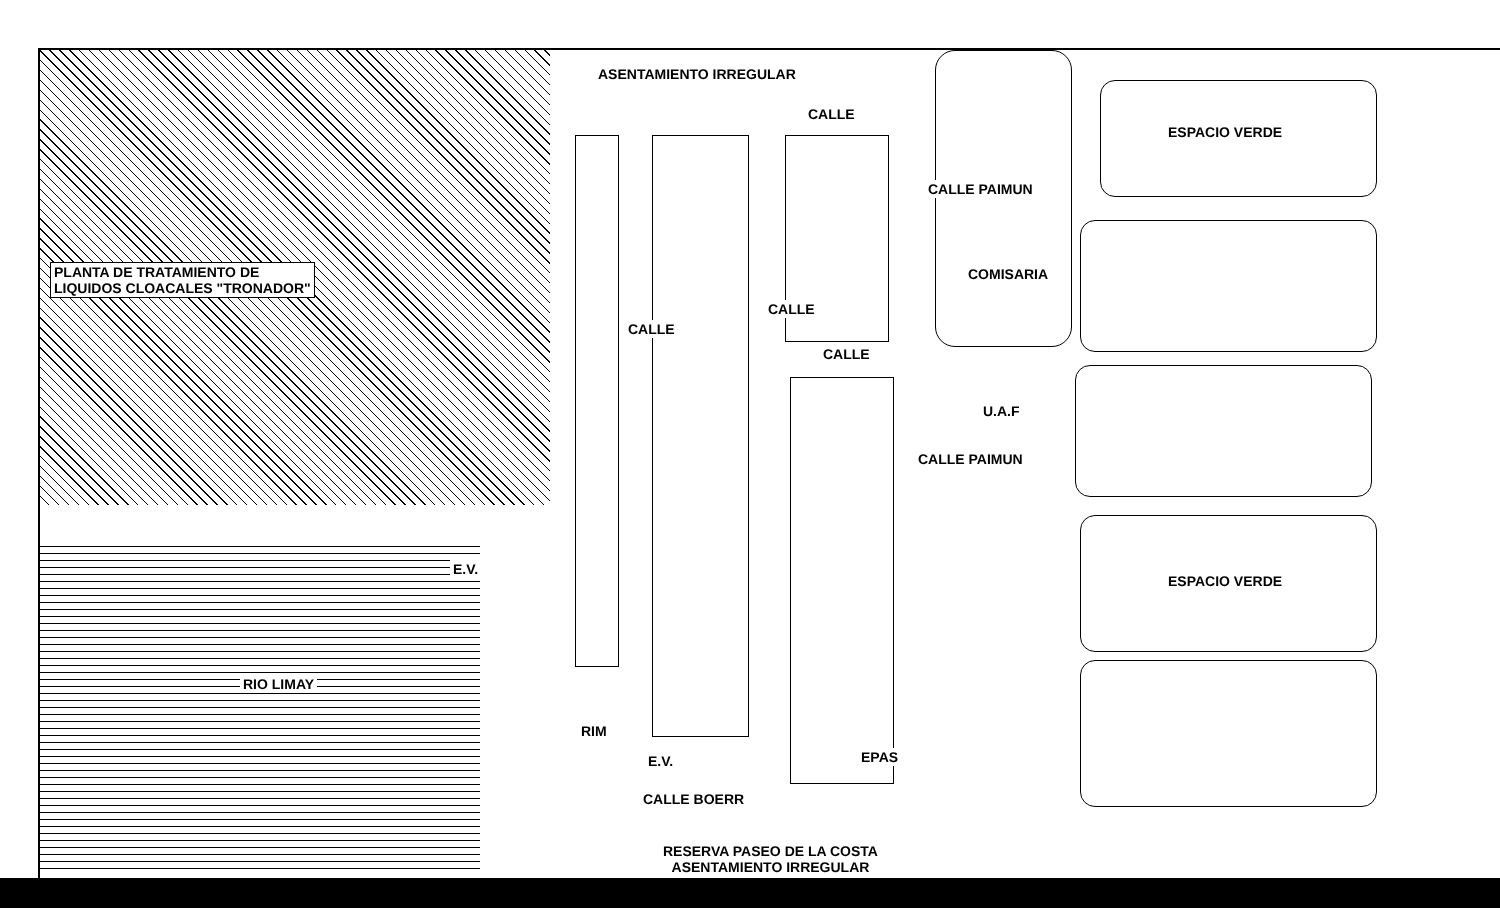ASENTAMIENTO IRREGULAR
CALLE
ESPACIO VERDE
PLANTA DE TRATAMIENTO DE
LIQUIDOS CLOACALES "TRONADOR"
CALLE PAIMUN
COMISARIA
CALLE
CALLE
CALLE
U.A.F
CALLE PAIMUN
E.V.
ESPACIO VERDE
RIO LIMAY
RIM
E.V. EPAS
CALLE BOERR
RESERVA PASEO DE LA COSTA
ASENTAMIENTO IRREGULAR